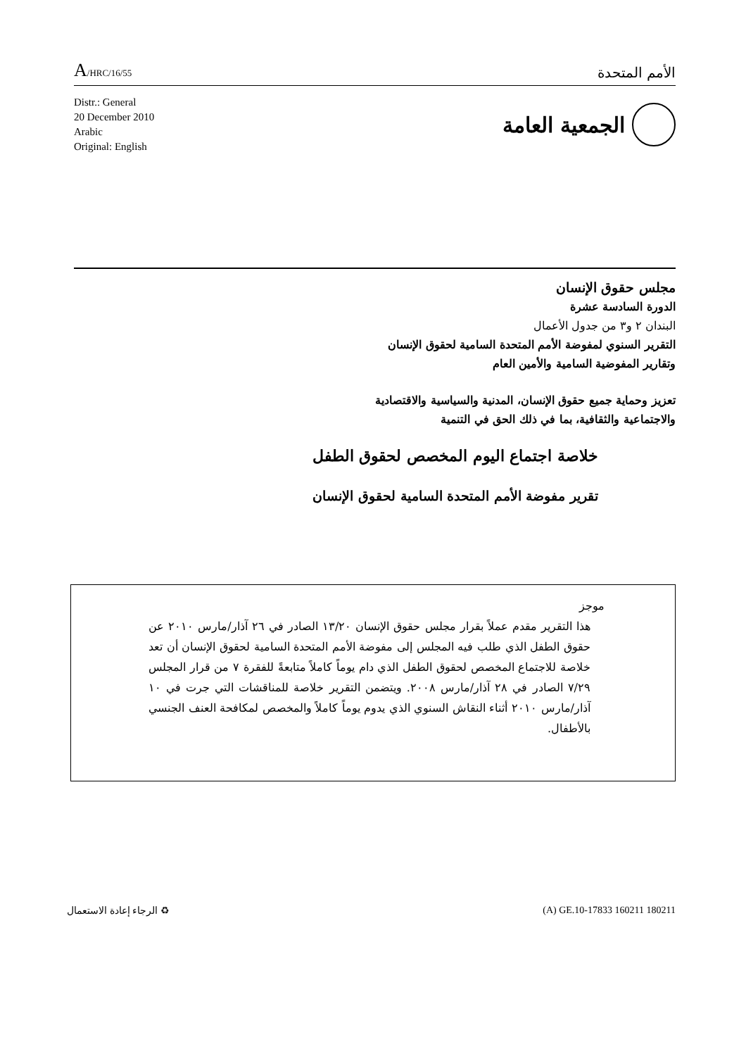A/HRC/16/55
الأمم المتحدة
Distr.: General
20 December 2010
Arabic
Original: English
الجمعية العامة
مجلس حقوق الإنسان
الدورة السادسة عشرة
البندان ٢ و٣ من جدول الأعمال
التقرير السنوي لمفوضة الأمم المتحدة السامية لحقوق الإنسان
وتقارير المفوضية السامية والأمين العام
تعزيز وحماية جميع حقوق الإنسان، المدنية والسياسية والاقتصادية
والاجتماعية والثقافية، بما في ذلك الحق في التنمية
خلاصة اجتماع اليوم المخصص لحقوق الطفل
تقرير مفوضة الأمم المتحدة السامية لحقوق الإنسان
موجز
هذا التقرير مقدم عملاً بقرار مجلس حقوق الإنسان ١٣/٢٠ الصادر في ٢٦ آذار/مارس ٢٠١٠ عن حقوق الطفل الذي طلب فيه المجلس إلى مفوضة الأمم المتحدة السامية لحقوق الإنسان أن تعد خلاصة للاجتماع المخصص لحقوق الطفل الذي دام يوماً كاملاً متابعةً للفقرة ٧ من قرار المجلس ٧/٢٩ الصادر في ٢٨ آذار/مارس ٢٠٠٨. ويتضمن التقرير خلاصة للمناقشات التي جرت في ١٠ آذار/مارس ٢٠١٠ أثناء النقاش السنوي الذي يدوم يوماً كاملاً والمخصص لمكافحة العنف الجنسي بالأطفال.
♻ الرجاء إعادة الاستعمال (A) GE.10-17833 160211 180211